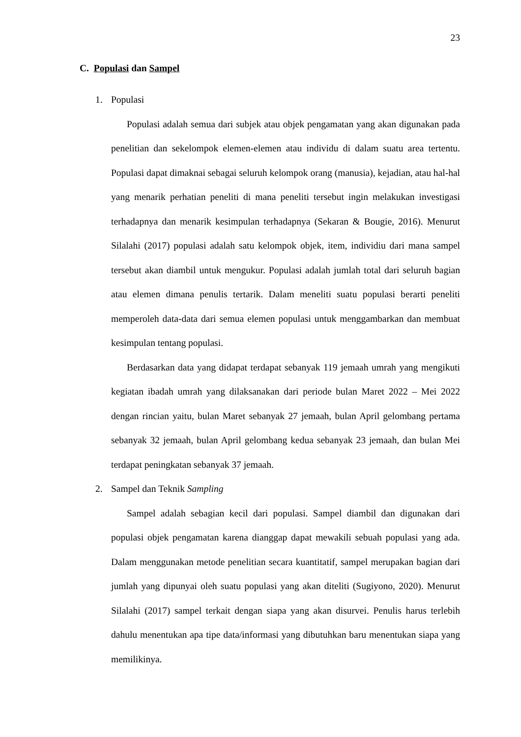23
C. Populasi dan Sampel
1. Populasi
Populasi adalah semua dari subjek atau objek pengamatan yang akan digunakan pada penelitian dan sekelompok elemen-elemen atau individu di dalam suatu area tertentu. Populasi dapat dimaknai sebagai seluruh kelompok orang (manusia), kejadian, atau hal-hal yang menarik perhatian peneliti di mana peneliti tersebut ingin melakukan investigasi terhadapnya dan menarik kesimpulan terhadapnya (Sekaran & Bougie, 2016). Menurut Silalahi (2017) populasi adalah satu kelompok objek, item, individiu dari mana sampel tersebut akan diambil untuk mengukur. Populasi adalah jumlah total dari seluruh bagian atau elemen dimana penulis tertarik. Dalam meneliti suatu populasi berarti peneliti memperoleh data-data dari semua elemen populasi untuk menggambarkan dan membuat kesimpulan tentang populasi.
Berdasarkan data yang didapat terdapat sebanyak 119 jemaah umrah yang mengikuti kegiatan ibadah umrah yang dilaksanakan dari periode bulan Maret 2022 – Mei 2022 dengan rincian yaitu, bulan Maret sebanyak 27 jemaah, bulan April gelombang pertama sebanyak 32 jemaah, bulan April gelombang kedua sebanyak 23 jemaah, dan bulan Mei terdapat peningkatan sebanyak 37 jemaah.
2. Sampel dan Teknik Sampling
Sampel adalah sebagian kecil dari populasi. Sampel diambil dan digunakan dari populasi objek pengamatan karena dianggap dapat mewakili sebuah populasi yang ada. Dalam menggunakan metode penelitian secara kuantitatif, sampel merupakan bagian dari jumlah yang dipunyai oleh suatu populasi yang akan diteliti (Sugiyono, 2020). Menurut Silalahi (2017) sampel terkait dengan siapa yang akan disurvei. Penulis harus terlebih dahulu menentukan apa tipe data/informasi yang dibutuhkan baru menentukan siapa yang memilikinya.